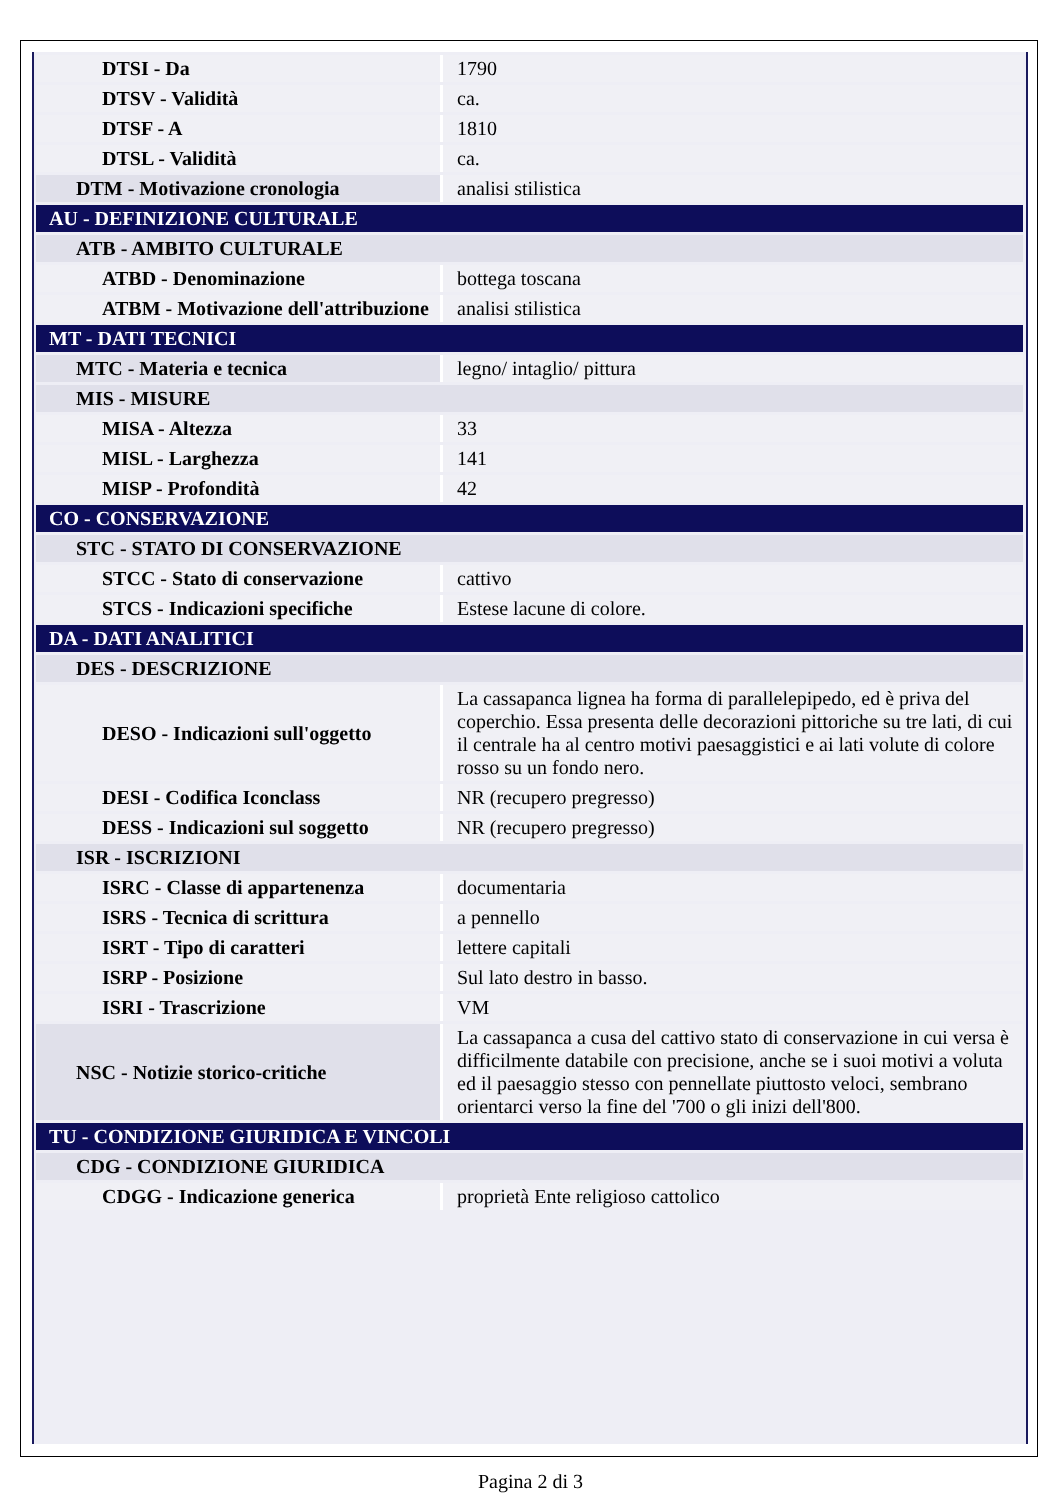| DTSI - Da | 1790 |
| DTSV - Validità | ca. |
| DTSF - A | 1810 |
| DTSL - Validità | ca. |
| DTM - Motivazione cronologia | analisi stilistica |
| AU - DEFINIZIONE CULTURALE | |
| ATB - AMBITO CULTURALE | |
| ATBD - Denominazione | bottega toscana |
| ATBM - Motivazione dell'attribuzione | analisi stilistica |
| MT - DATI TECNICI | |
| MTC - Materia e tecnica | legno/ intaglio/ pittura |
| MIS - MISURE | |
| MISA - Altezza | 33 |
| MISL - Larghezza | 141 |
| MISP - Profondità | 42 |
| CO - CONSERVAZIONE | |
| STC - STATO DI CONSERVAZIONE | |
| STCC - Stato di conservazione | cattivo |
| STCS - Indicazioni specifiche | Estese lacune di colore. |
| DA - DATI ANALITICI | |
| DES - DESCRIZIONE | |
| DESO - Indicazioni sull'oggetto | La cassapanca lignea ha forma di parallelepipedo, ed è priva del coperchio. Essa presenta delle decorazioni pittoriche su tre lati, di cui il centrale ha al centro motivi paesaggistici e ai lati volute di colore rosso su un fondo nero. |
| DESI - Codifica Iconclass | NR (recupero pregresso) |
| DESS - Indicazioni sul soggetto | NR (recupero pregresso) |
| ISR - ISCRIZIONI | |
| ISRC - Classe di appartenenza | documentaria |
| ISRS - Tecnica di scrittura | a pennello |
| ISRT - Tipo di caratteri | lettere capitali |
| ISRP - Posizione | Sul lato destro in basso. |
| ISRI - Trascrizione | VM |
| NSC - Notizie storico-critiche | La cassapanca a cusa del cattivo stato di conservazione in cui versa è difficilmente databile con precisione, anche se i suoi motivi a voluta ed il paesaggio stesso con pennellate piuttosto veloci, sembrano orientarci verso la fine del '700 o gli inizi dell'800. |
| TU - CONDIZIONE GIURIDICA E VINCOLI | |
| CDG - CONDIZIONE GIURIDICA | |
| CDGG - Indicazione generica | proprietà Ente religioso cattolico |
Pagina 2 di 3